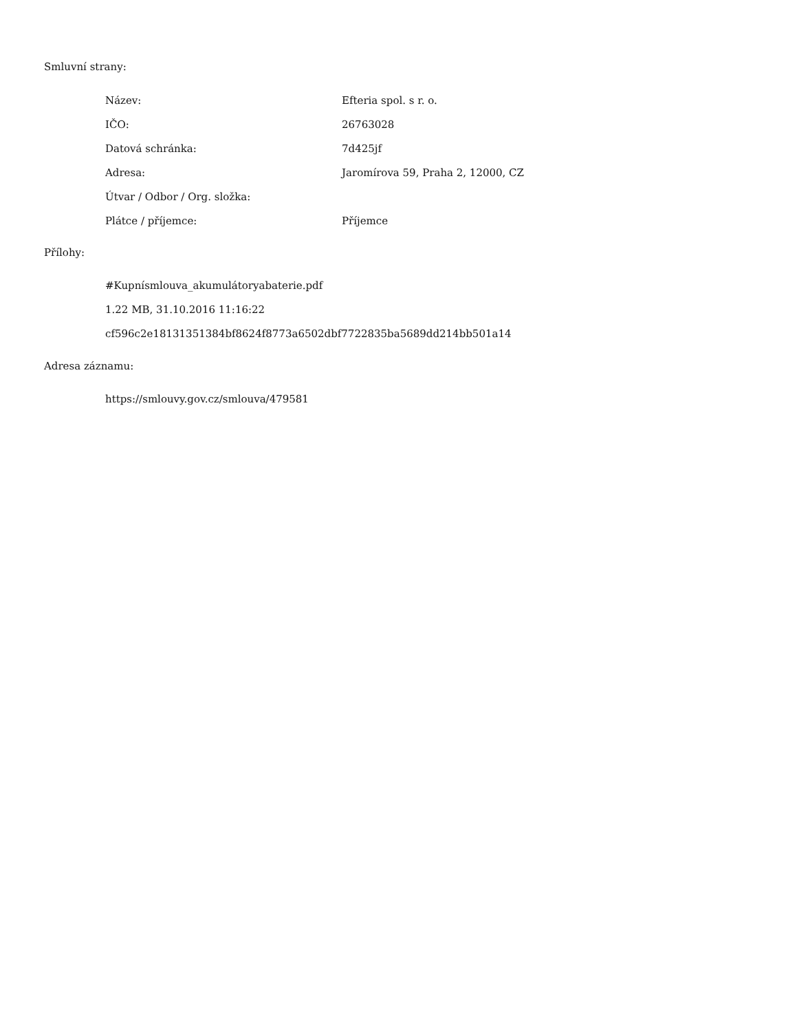Smluvní strany:
| Název: | Efteria spol. s r. o. |
| IČO: | 26763028 |
| Datová schránka: | 7d425jf |
| Adresa: | Jaromírova 59, Praha 2, 12000, CZ |
| Útvar / Odbor / Org. složka: | |
| Plátce / příjemce: | Příjemce |
Přílohy:
#Kupnísmlouva_akumulátoryabaterie.pdf
1.22 MB, 31.10.2016 11:16:22
cf596c2e18131351384bf8624f8773a6502dbf7722835ba5689dd214bb501a14
Adresa záznamu:
https://smlouvy.gov.cz/smlouva/479581